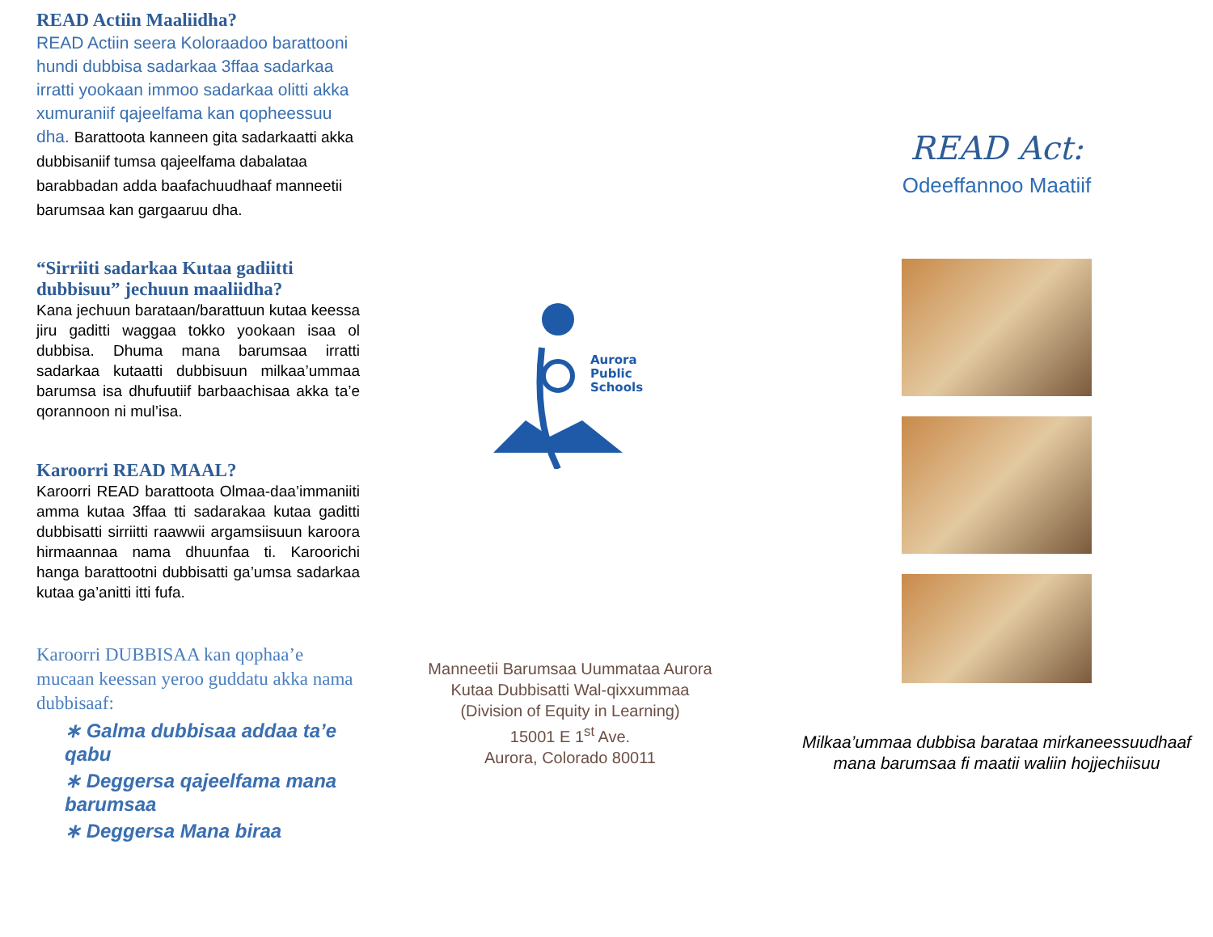READ Actiin Maaliidha?
READ Actiin seera Koloraadoo barattooni hundi dubbisa sadarkaa 3ffaa sadarkaa irratti yookaan immoo sadarkaa olitti akka xumuraniif qajeelfama kan qopheessuu dha. Barattoota kanneen gita sadarkaatti akka dubbisaniif tumsa qajeelfama dabalataa barabbadan adda baafachuudhaaf manneetii barumsaa kan gargaaruu dha.
“Sirriiti sadarkaa Kutaa gadiitti dubbisuu” jechuun maaliidha?
Kana jechuun barataan/barattuun kutaa keessa jiru gaditti waggaa tokko yookaan isaa ol dubbisa. Dhuma mana barumsaa irratti sadarkaa kutaatti dubbisuun milkaa’ummaa barumsa isa dhufuutiif barbaachisaa akka ta’e qorannoon ni mul’isa.
Karoorri READ MAAL?
Karoorri READ barattoota Olmaa-daa’immaniiti amma kutaa 3ffaa tti sadarakaa kutaa gaditti dubbisatti sirriitti raawwii argamsiisuun karoora hirmaannaa nama dhuunfaa ti. Karoorichi hanga barattootni dubbisatti ga’umsa sadarkaa kutaa ga’anitti itti fufa.
Karoorri DUBBISAA kan qophaa’e mucaan keessan yeroo guddatu akka nama dubbisaaf:
∗ Galma dubbisaa addaa ta’e qabu
∗ Deggersa qajeelfama mana barumsaa
∗ Deggersa Mana biraa
Aurora
Public
Schools
Manneetii Barumsaa Uummataa Aurora
Kutaa Dubbisatti Wal-qixxummaa
(Division of Equity in Learning)
15001 E 1<sup>st</sup> Ave.
Aurora, Colorado 80011
READ Act:
Odeeffannoo Maatiif
Milkaa’ummaa dubbisa barataa mirkaneessuudhaaf mana barumsaa fi maatii waliin hojjechiisuu